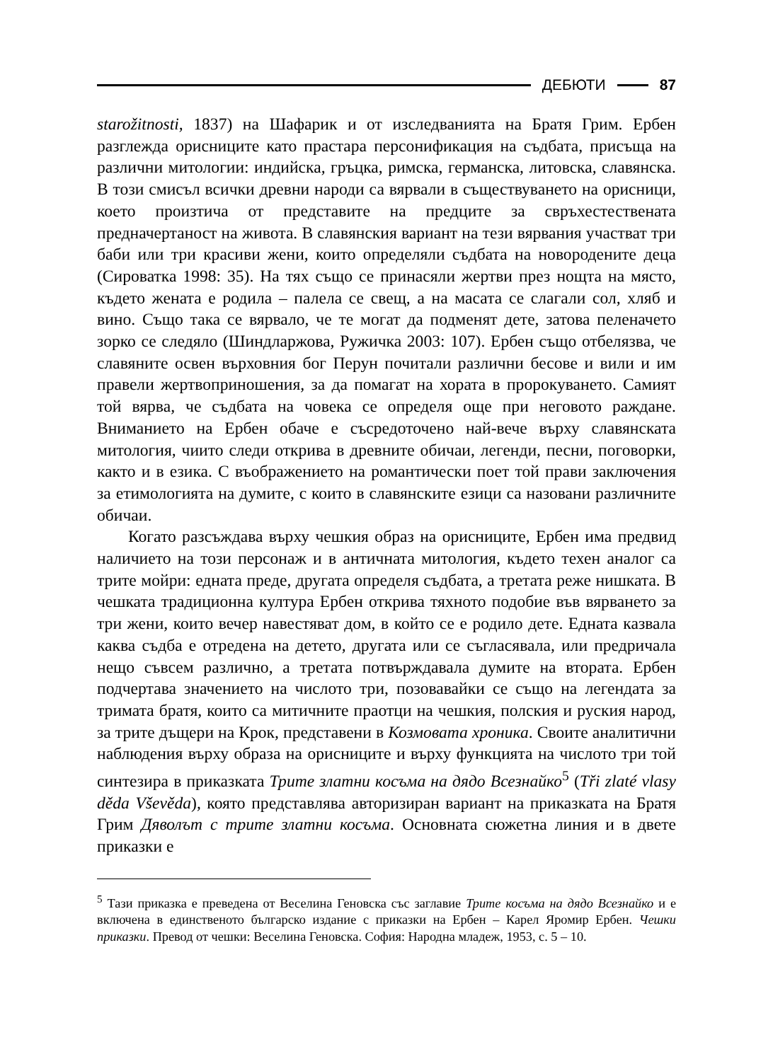ДЕБЮТИ 87
starožitnosti, 1837) на Шафарик и от изследванията на Братя Грим. Ербен разглежда орисниците като прастара персонификация на съдбата, присъща на различни митологии: индийска, гръцка, римска, германска, литовска, славянска. В този смисъл всички древни народи са вярвали в съществуването на орисници, което произтича от представите на предците за свръхестествената предначертаност на живота. В славянския вариант на тези вярвания участват три баби или три красиви жени, които определяли съдбата на новородените деца (Сироватка 1998: 35). На тях също се принасяли жертви през нощта на място, където жената е родила – палела се свещ, а на масата се слагали сол, хляб и вино. Също така се вярвало, че те могат да подменят дете, затова пеленачето зорко се следяло (Шиндларжова, Ружичка 2003: 107). Ербен също отбелязва, че славяните освен върховния бог Перун почитали различни бесове и вили и им правели жертвоприношения, за да помагат на хората в пророкуването. Самият той вярва, че съдбата на човека се определя още при неговото раждане. Вниманието на Ербен обаче е съсредоточено най-вече върху славянската митология, чиито следи открива в древните обичаи, легенди, песни, поговорки, както и в езика. С въображението на романтически поет той прави заключения за етимологията на думите, с които в славянските езици са назовани различните обичаи.
Когато разсъждава върху чешкия образ на орисниците, Ербен има предвид наличието на този персонаж и в античната митология, където техен аналог са трите мойри: едната преде, другата определя съдбата, а третата реже нишката. В чешката традиционна култура Ербен открива тяхното подобие във вярването за три жени, които вечер навестяват дом, в който се е родило дете. Едната казвала каква съдба е отредена на детето, другата или се съгласявала, или предричала нещо съвсем различно, а третата потвърждавала думите на втората. Ербен подчертава значението на числото три, позовавайки се също на легендата за тримата братя, които са митичните праотци на чешкия, полския и руския народ, за трите дъщери на Крок, представени в Козмовата хроника. Своите аналитични наблюдения върху образа на орисниците и върху функцията на числото три той синтезира в приказката Трите златни косъма на дядо Всезнайко<sup>5</sup> (Tři zlaté vlasy děda Vševěda), която представлява авторизиран вариант на приказката на Братя Грим Дяволът с трите златни косъма. Основната сюжетна линия и в двете приказки е
<sup>5</sup> Тази приказка е преведена от Веселина Геновска със заглавие Трите косъма на дядо Всезнайко и е включена в единственото българско издание с приказки на Ербен – Карел Яромир Ербен. Чешки приказки. Превод от чешки: Веселина Геновска. София: Народна младеж, 1953, с. 5 – 10.